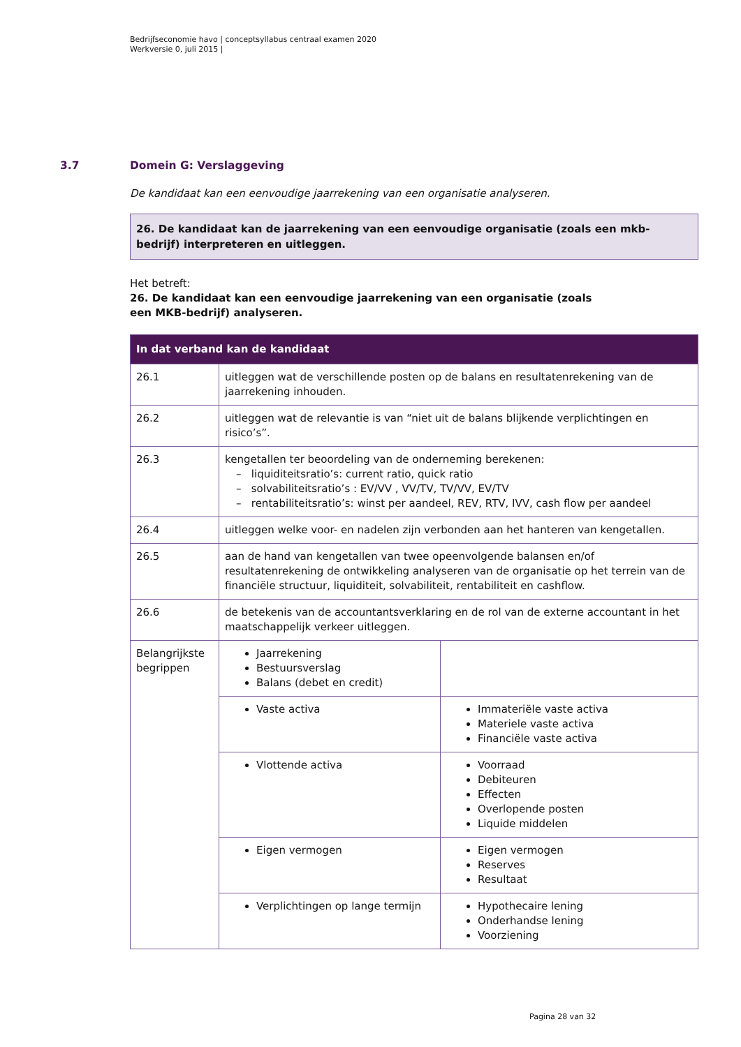Bedrijfseconomie havo | conceptsyllabus centraal examen 2020
Werkversie 0, juli 2015 |
3.7 Domein G: Verslaggeving
De kandidaat kan een eenvoudige jaarrekening van een organisatie analyseren.
26. De kandidaat kan de jaarrekening van een eenvoudige organisatie (zoals een mkb-bedrijf) interpreteren en uitleggen.
Het betreft:
26. De kandidaat kan een eenvoudige jaarrekening van een organisatie (zoals
een MKB-bedrijf) analyseren.
| In dat verband kan de kandidaat | | |
| --- | --- | --- |
| 26.1 | uitleggen wat de verschillende posten op de balans en resultatenrekening van de jaarrekening inhouden. | |
| 26.2 | uitleggen wat de relevantie is van “niet uit de balans blijkende verplichtingen en risico’s”. | |
| 26.3 | kengetallen ter beoordeling van de onderneming berekenen: – liquiditeitsratio’s: current ratio, quick ratio – solvabiliteitsratio’s : EV/VV , VV/TV, TV/VV, EV/TV – rentabiliteitsratio’s: winst per aandeel, REV, RTV, IVV, cash flow per aandeel | |
| 26.4 | uitleggen welke voor- en nadelen zijn verbonden aan het hanteren van kengetallen. | |
| 26.5 | aan de hand van kengetallen van twee opeenvolgende balansen en/of resultatenrekening de ontwikkeling analyseren van de organisatie op het terrein van de financiële structuur, liquiditeit, solvabiliteit, rentabiliteit en cashflow. | |
| 26.6 | de betekenis van de accountantsverklaring en de rol van de externe accountant in het maatschappelijk verkeer uitleggen. | |
| Belangrijkste begrippen | Jaarrekening Bestuursverslag Balans (debet en credit) | |
| | Vaste activa | Immateriële vaste activa Materiele vaste activa Financiële vaste activa |
| | Vlottende activa | Voorraad Debiteuren Effecten Overlopende posten Liquide middelen |
| | Eigen vermogen | Eigen vermogen Reserves Resultaat |
| | Verplichtingen op lange termijn | Hypothecaire lening Onderhandse lening Voorziening |
Pagina 28 van 32